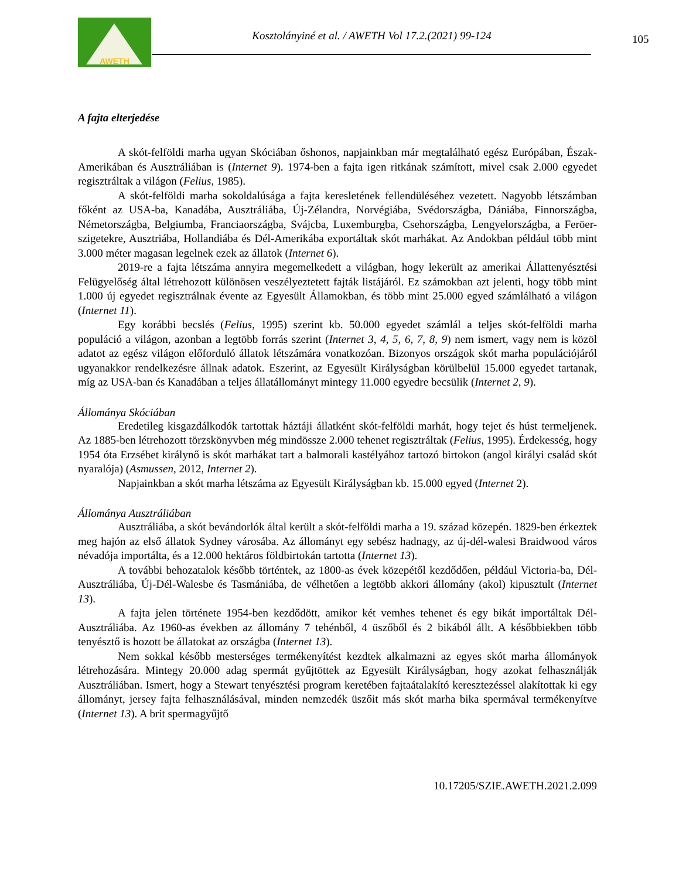AWETH
Kosztolányiné et al. / AWETH Vol 17.2.(2021) 99-124
105
A fajta elterjedése
A skót-felföldi marha ugyan Skóciában őshonos, napjainkban már megtalálható egész Európában, Észak-Amerikában és Ausztráliában is (Internet 9). 1974-ben a fajta igen ritkának számított, mivel csak 2.000 egyedet regisztráltak a világon (Felius, 1985).
A skót-felföldi marha sokoldalúsága a fajta keresletének fellendüléséhez vezetett. Nagyobb létszámban főként az USA-ba, Kanadába, Ausztráliába, Új-Zélandra, Norvégiába, Svédországba, Dániába, Finnországba, Németországba, Belgiumba, Franciaországba, Svájcba, Luxemburgba, Csehországba, Lengyelországba, a Feröer-szigetekre, Ausztriába, Hollandiába és Dél-Amerikába exportáltak skót marhákat. Az Andokban például több mint 3.000 méter magasan legelnek ezek az állatok (Internet 6).
2019-re a fajta létszáma annyira megemelkedett a világban, hogy lekerült az amerikai Állattenyésztési Felügyelőség által létrehozott különösen veszélyeztetett fajták listájáról. Ez számokban azt jelenti, hogy több mint 1.000 új egyedet regisztrálnak évente az Egyesült Államokban, és több mint 25.000 egyed számlálható a világon (Internet 11).
Egy korábbi becslés (Felius, 1995) szerint kb. 50.000 egyedet számlál a teljes skót-felföldi marha populáció a világon, azonban a legtöbb forrás szerint (Internet 3, 4, 5, 6, 7, 8, 9) nem ismert, vagy nem is közöl adatot az egész világon előforduló állatok létszámára vonatkozóan. Bizonyos országok skót marha populációjáról ugyanakkor rendelkezésre állnak adatok. Eszerint, az Egyesült Királyságban körülbelül 15.000 egyedet tartanak, míg az USA-ban és Kanadában a teljes állatállományt mintegy 11.000 egyedre becsülik (Internet 2, 9).
Állománya Skóciában
Eredetileg kisgazdálkodók tartottak háztáji állatként skót-felföldi marhát, hogy tejet és húst termeljenek. Az 1885-ben létrehozott törzskönyvben még mindössze 2.000 tehenet regisztráltak (Felius, 1995). Érdekesség, hogy 1954 óta Erzsébet királynő is skót marhákat tart a balmorali kastélyához tartozó birtokon (angol királyi család skót nyaralója) (Asmussen, 2012, Internet 2).
Napjainkban a skót marha létszáma az Egyesült Királyságban kb. 15.000 egyed (Internet 2).
Állománya Ausztráliában
Ausztráliába, a skót bevándorlók által került a skót-felföldi marha a 19. század közepén. 1829-ben érkeztek meg hajón az első állatok Sydney városába. Az állományt egy sebész hadnagy, az új-dél-walesi Braidwood város névadója importálta, és a 12.000 hektáros földbirtokán tartotta (Internet 13).
A további behozatalok később történtek, az 1800-as évek közepétől kezdődően, például Victoria-ba, Dél-Ausztráliába, Új-Dél-Walesbe és Tasmániába, de vélhetően a legtöbb akkori állomány (akol) kipusztult (Internet 13).
A fajta jelen története 1954-ben kezdődött, amikor két vemhes tehenet és egy bikát importáltak Dél-Ausztráliába. Az 1960-as években az állomány 7 tehénből, 4 üszőből és 2 bikából állt. A későbbiekben több tenyésztő is hozott be állatokat az országba (Internet 13).
Nem sokkal később mesterséges termékenyítést kezdtek alkalmazni az egyes skót marha állományok létrehozására. Mintegy 20.000 adag spermát gyűjtöttek az Egyesült Királyságban, hogy azokat felhasználják Ausztráliában. Ismert, hogy a Stewart tenyésztési program keretében fajtaátalakító keresztezéssel alakítottak ki egy állományt, jersey fajta felhasználásával, minden nemzedék üszőit más skót marha bika spermával termékenyítve (Internet 13). A brit spermagyűjtő
10.17205/SZIE.AWETH.2021.2.099